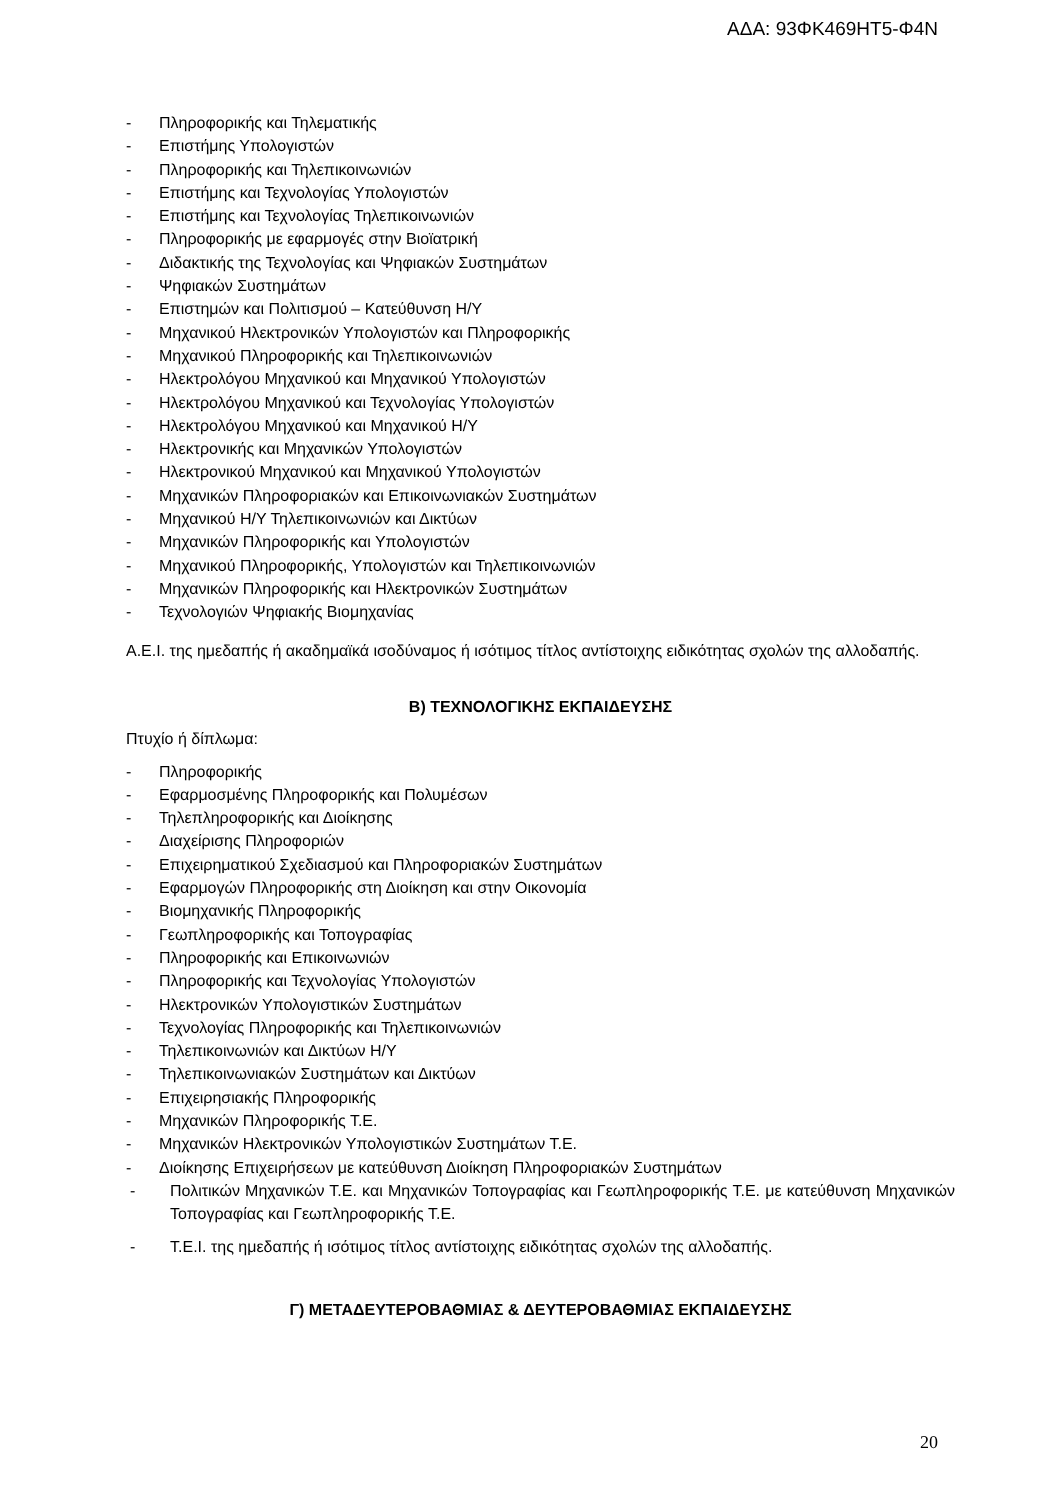ΑΔΑ: 93ΦΚ469ΗΤ5-Φ4Ν
- Πληροφορικής και Τηλεματικής
- Επιστήμης Υπολογιστών
- Πληροφορικής και Τηλεπικοινωνιών
- Επιστήμης και Τεχνολογίας Υπολογιστών
- Επιστήμης και Τεχνολογίας Τηλεπικοινωνιών
- Πληροφορικής με εφαρμογές στην Βιοϊατρική
- Διδακτικής της Τεχνολογίας και Ψηφιακών Συστημάτων
- Ψηφιακών Συστημάτων
- Επιστημών και Πολιτισμού – Κατεύθυνση Η/Υ
- Μηχανικού Ηλεκτρονικών Υπολογιστών και Πληροφορικής
- Μηχανικού Πληροφορικής και Τηλεπικοινωνιών
- Ηλεκτρολόγου Μηχανικού και Μηχανικού Υπολογιστών
- Ηλεκτρολόγου Μηχανικού και Τεχνολογίας Υπολογιστών
- Ηλεκτρολόγου Μηχανικού και Μηχανικού Η/Υ
- Ηλεκτρονικής και Μηχανικών Υπολογιστών
- Ηλεκτρονικού Μηχανικού και Μηχανικού Υπολογιστών
- Μηχανικών Πληροφοριακών και Επικοινωνιακών Συστημάτων
- Μηχανικού Η/Υ Τηλεπικοινωνιών και Δικτύων
- Μηχανικών Πληροφορικής και Υπολογιστών
- Μηχανικού Πληροφορικής, Υπολογιστών και Τηλεπικοινωνιών
- Μηχανικών Πληροφορικής και Ηλεκτρονικών Συστημάτων
- Τεχνολογιών Ψηφιακής Βιομηχανίας
Α.Ε.Ι. της ημεδαπής ή ακαδημαϊκά ισοδύναμος ή ισότιμος τίτλος αντίστοιχης ειδικότητας σχολών της αλλοδαπής.
Β) ΤΕΧΝΟΛΟΓΙΚΗΣ ΕΚΠΑΙΔΕΥΣΗΣ
Πτυχίο ή δίπλωμα:
- Πληροφορικής
- Εφαρμοσμένης Πληροφορικής και Πολυμέσων
- Τηλεπληροφορικής και Διοίκησης
- Διαχείρισης Πληροφοριών
- Επιχειρηματικού Σχεδιασμού και Πληροφοριακών Συστημάτων
- Εφαρμογών Πληροφορικής στη Διοίκηση και στην Οικονομία
- Βιομηχανικής Πληροφορικής
- Γεωπληροφορικής και Τοπογραφίας
- Πληροφορικής και Επικοινωνιών
- Πληροφορικής και Τεχνολογίας Υπολογιστών
- Ηλεκτρονικών Υπολογιστικών Συστημάτων
- Τεχνολογίας Πληροφορικής και Τηλεπικοινωνιών
- Τηλεπικοινωνιών και Δικτύων Η/Υ
- Τηλεπικοινωνιακών Συστημάτων και Δικτύων
- Επιχειρησιακής Πληροφορικής
- Μηχανικών Πληροφορικής Τ.Ε.
- Μηχανικών Ηλεκτρονικών Υπολογιστικών Συστημάτων Τ.Ε.
- Διοίκησης Επιχειρήσεων με κατεύθυνση Διοίκηση Πληροφοριακών Συστημάτων
- Πολιτικών Μηχανικών Τ.Ε. και Μηχανικών Τοπογραφίας και Γεωπληροφορικής Τ.Ε. με κατεύθυνση Μηχανικών Τοπογραφίας και Γεωπληροφορικής Τ.Ε.
- Τ.Ε.Ι. της ημεδαπής ή ισότιμος τίτλος αντίστοιχης ειδικότητας σχολών της αλλοδαπής.
Γ) ΜΕΤΑΔΕΥΤΕΡΟΒΑΘΜΙΑΣ & ΔΕΥΤΕΡΟΒΑΘΜΙΑΣ ΕΚΠΑΙΔΕΥΣΗΣ
20